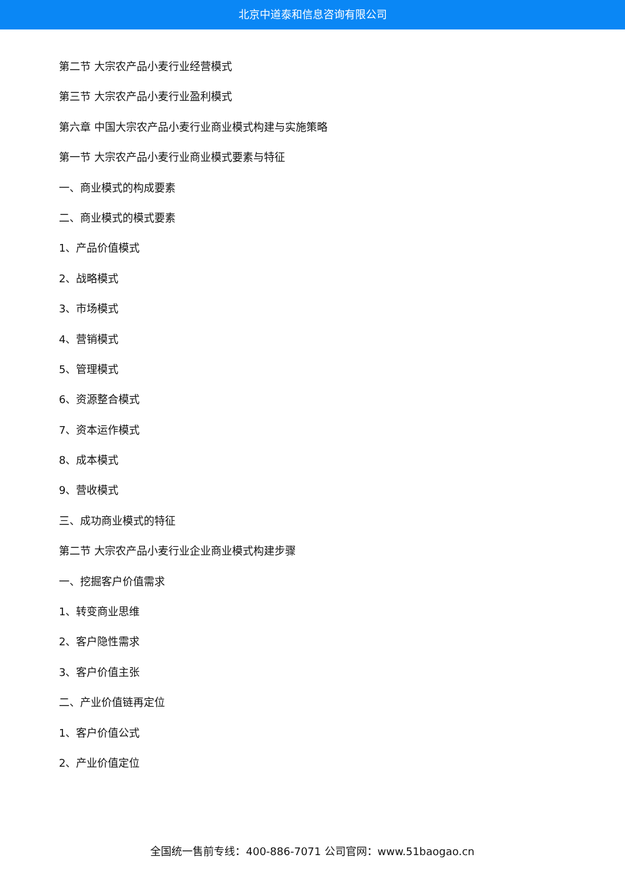北京中道泰和信息咨询有限公司
第二节 大宗农产品小麦行业经营模式
第三节 大宗农产品小麦行业盈利模式
第六章 中国大宗农产品小麦行业商业模式构建与实施策略
第一节 大宗农产品小麦行业商业模式要素与特征
一、商业模式的构成要素
二、商业模式的模式要素
1、产品价值模式
2、战略模式
3、市场模式
4、营销模式
5、管理模式
6、资源整合模式
7、资本运作模式
8、成本模式
9、营收模式
三、成功商业模式的特征
第二节 大宗农产品小麦行业企业商业模式构建步骤
一、挖掘客户价值需求
1、转变商业思维
2、客户隐性需求
3、客户价值主张
二、产业价值链再定位
1、客户价值公式
2、产业价值定位
全国统一售前专线：400-886-7071 公司官网：www.51baogao.cn